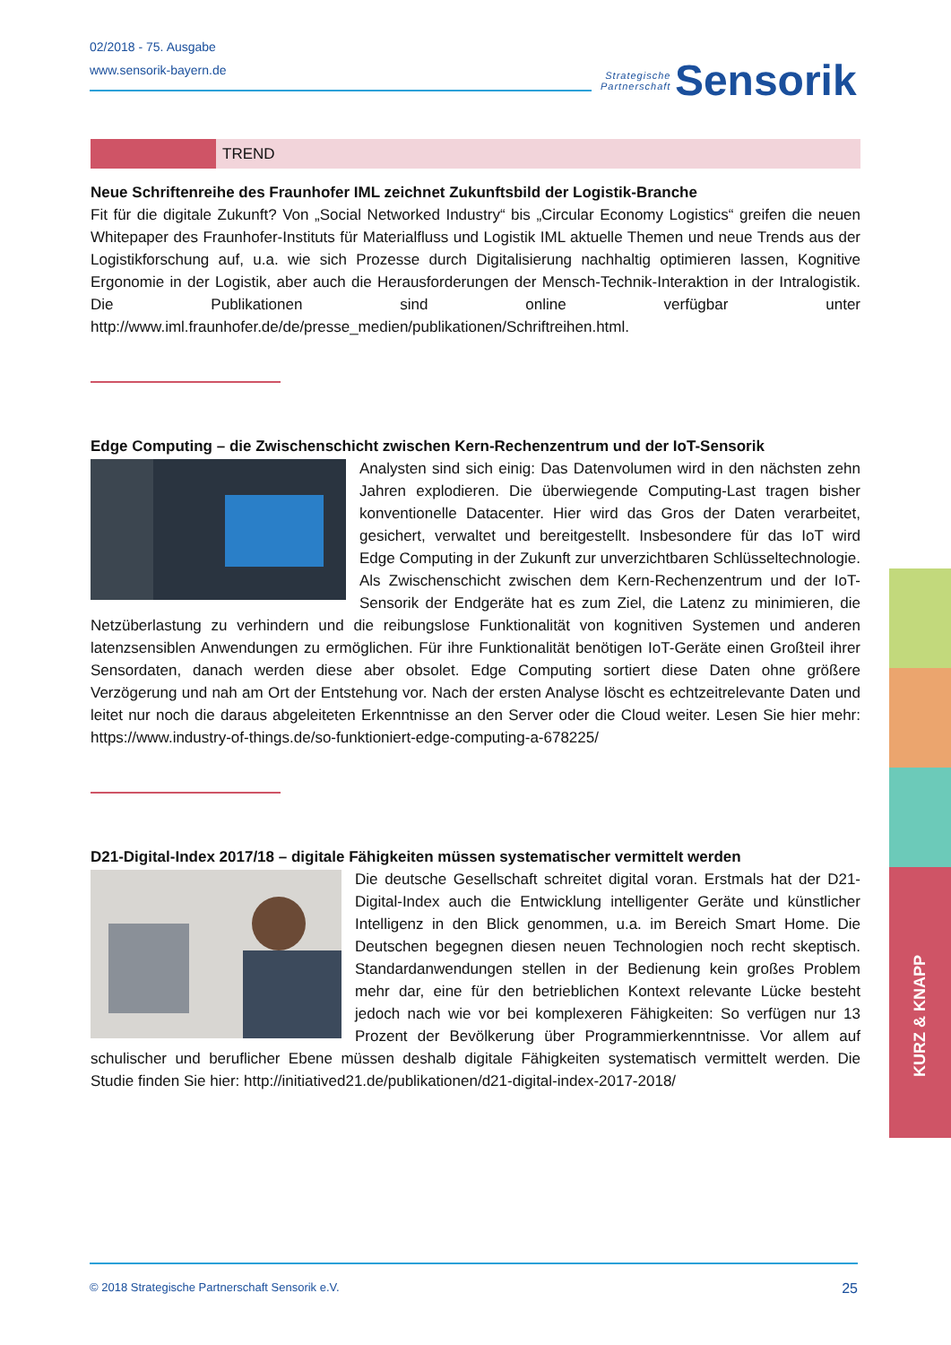02/2018 - 75. Ausgabe
www.sensorik-bayern.de
Strategische
Partnerschaft Sensorik
TREND
Neue Schriftenreihe des Fraunhofer IML zeichnet Zukunftsbild der Logistik-Branche
Fit für die digitale Zukunft? Von „Social Networked Industry“ bis „Circular Economy Logistics“ greifen die neuen Whitepaper des Fraunhofer-Instituts für Materialfluss und Logistik IML aktuelle Themen und neue Trends aus der Logistikforschung auf, u.a. wie sich Prozesse durch Digitalisierung nachhaltig optimieren lassen, Kognitive Ergonomie in der Logistik, aber auch die Herausforderungen der Mensch-Technik-Interaktion in der Intralogistik. Die Publikationen sind online verfügbar unter http://www.iml.fraunhofer.de/de/presse_medien/publikationen/Schriftreihen.html.
Edge Computing – die Zwischenschicht zwischen Kern-Rechenzentrum und der IoT-Sensorik
Analysten sind sich einig: Das Datenvolumen wird in den nächsten zehn Jahren explodieren. Die überwiegende Computing-Last tragen bisher konventionelle Datacenter. Hier wird das Gros der Daten verarbeitet, gesichert, verwaltet und bereitgestellt. Insbesondere für das IoT wird Edge Computing in der Zukunft zur unverzichtbaren Schlüsseltechnologie. Als Zwischenschicht zwischen dem Kern-Rechenzentrum und der IoT-Sensorik der Endgeräte hat es zum Ziel, die Latenz zu minimieren, die Netzüberlastung zu verhindern und die reibungslose Funktionalität von kognitiven Systemen und anderen latenzsensiblen Anwendungen zu ermöglichen. Für ihre Funktionalität benötigen IoT-Geräte einen Großteil ihrer Sensordaten, danach werden diese aber obsolet. Edge Computing sortiert diese Daten ohne größere Verzögerung und nah am Ort der Entstehung vor. Nach der ersten Analyse löscht es echtzeitrelevante Daten und leitet nur noch die daraus abgeleiteten Erkenntnisse an den Server oder die Cloud weiter. Lesen Sie hier mehr: https://www.industry-of-things.de/so-funktioniert-edge-computing-a-678225/
D21-Digital-Index 2017/18 – digitale Fähigkeiten müssen systematischer vermittelt werden
Die deutsche Gesellschaft schreitet digital voran. Erstmals hat der D21-Digital-Index auch die Entwicklung intelligenter Geräte und künstlicher Intelligenz in den Blick genommen, u.a. im Bereich Smart Home. Die Deutschen begegnen diesen neuen Technologien noch recht skeptisch. Standardanwendungen stellen in der Bedienung kein großes Problem mehr dar, eine für den betrieblichen Kontext relevante Lücke besteht jedoch nach wie vor bei komplexeren Fähigkeiten: So verfügen nur 13 Prozent der Bevölkerung über Programmierkenntnisse. Vor allem auf schulischer und beruflicher Ebene müssen deshalb digitale Fähigkeiten systematisch vermittelt werden. Die Studie finden Sie hier: http://initiatived21.de/publikationen/d21-digital-index-2017-2018/
KURZ & KNAPP
© 2018 Strategische Partnerschaft Sensorik e.V. 25